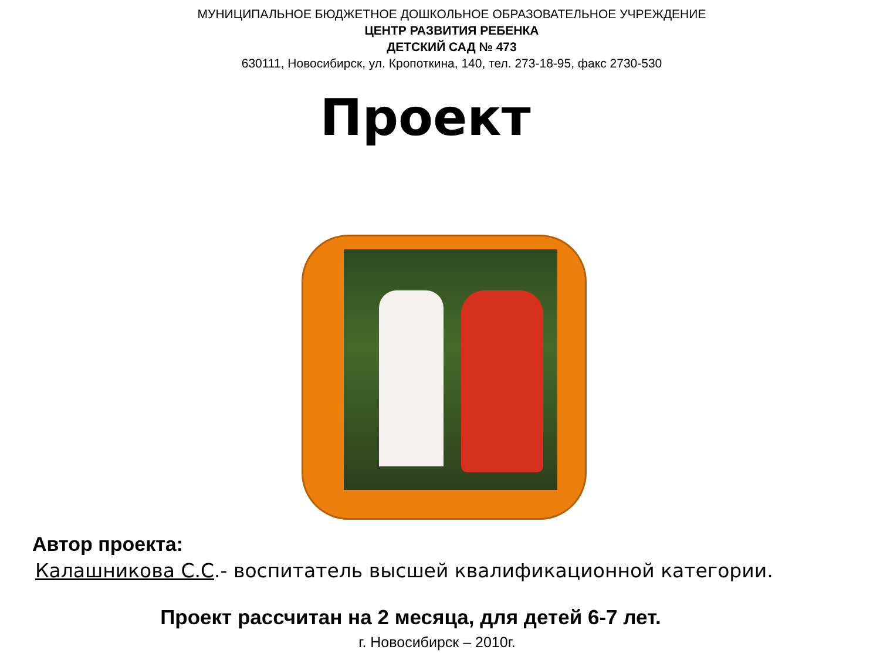МУНИЦИПАЛЬНОЕ БЮДЖЕТНОЕ ДОШКОЛЬНОЕ ОБРАЗОВАТЕЛЬНОЕ УЧРЕЖДЕНИЕ
ЦЕНТР РАЗВИТИЯ РЕБЕНКА
ДЕТСКИЙ САД № 473
630111, Новосибирск, ул. Кропоткина, 140, тел. 273-18-95, факс 2730-530
Проект
Автор проекта:
Калашникова С.С.- воспитатель высшей квалификационной категории.
Проект рассчитан на 2 месяца, для детей 6-7 лет.
г. Новосибирск – 2010г.